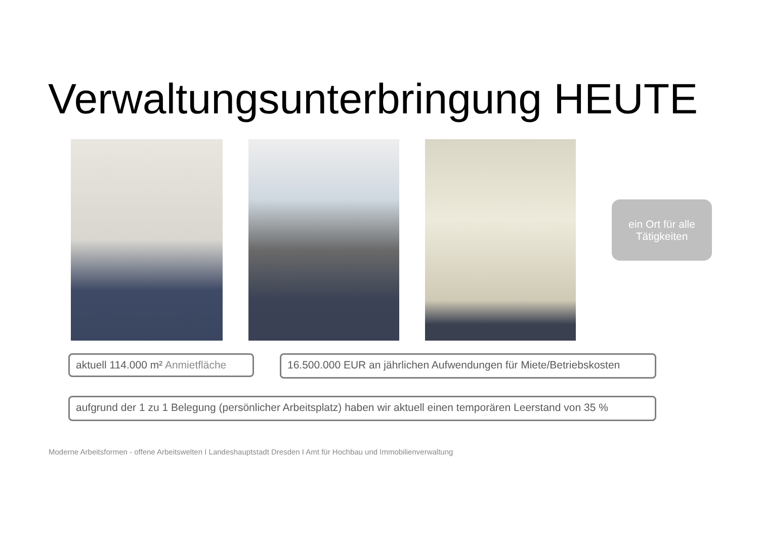Verwaltungsunterbringung HEUTE
ein Ort für alle
Tätigkeiten
aktuell 114.000 m² Anmietfläche
16.500.000 EUR an jährlichen Aufwendungen für Miete/Betriebskosten
aufgrund der 1 zu 1 Belegung (persönlicher Arbeitsplatz) haben wir aktuell einen temporären Leerstand von 35 %
Moderne Arbeitsformen - offene Arbeitswelten I Landeshauptstadt Dresden I Amt für Hochbau und Immobilienverwaltung